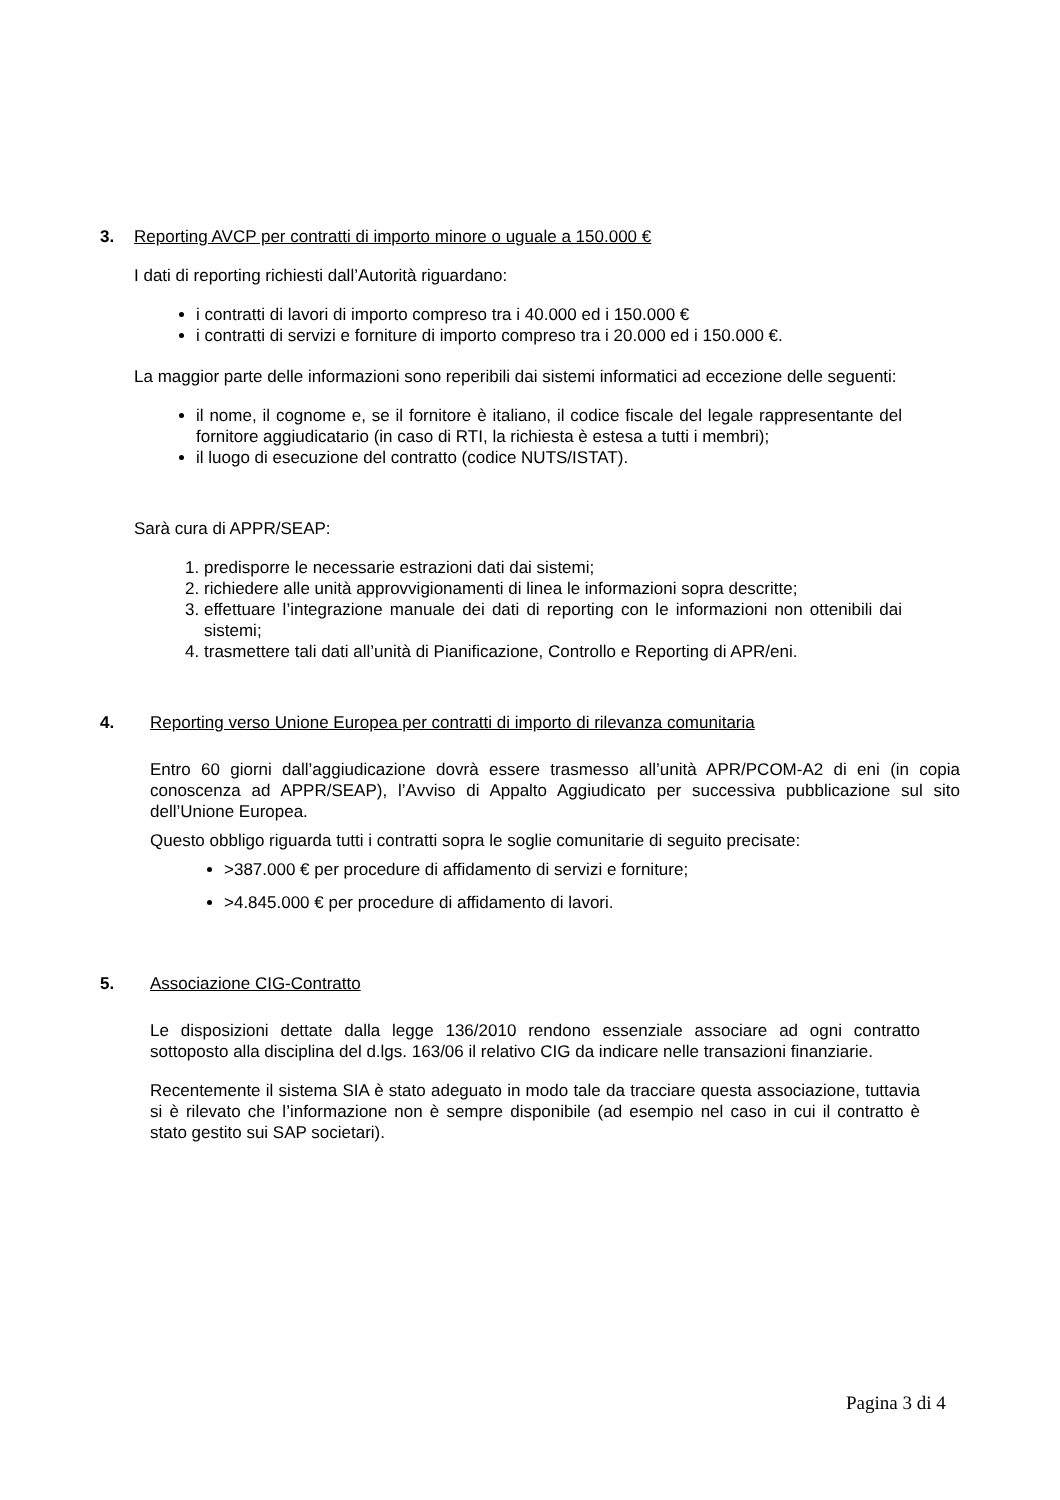3. Reporting AVCP per contratti di importo minore o uguale a 150.000 €
I dati di reporting richiesti dall’Autorità riguardano:
i contratti di lavori di importo compreso tra i 40.000 ed i 150.000 €
i contratti di servizi e forniture di importo compreso tra i 20.000 ed i 150.000 €.
La maggior parte delle informazioni sono reperibili dai sistemi informatici ad eccezione delle seguenti:
il nome, il cognome e, se il fornitore è italiano, il codice fiscale del legale rappresentante del fornitore aggiudicatario (in caso di RTI, la richiesta è estesa a tutti i membri);
il luogo di esecuzione del contratto (codice NUTS/ISTAT).
Sarà cura di APPR/SEAP:
1. predisporre le necessarie estrazioni dati dai sistemi;
2. richiedere alle unità approvvigionamenti di linea le informazioni sopra descritte;
3. effettuare l’integrazione manuale dei dati di reporting con le informazioni non ottenibili dai sistemi;
4. trasmettere tali dati all’unità di Pianificazione, Controllo e Reporting di APR/eni.
4. Reporting verso Unione Europea per contratti di importo di rilevanza comunitaria
Entro 60 giorni dall’aggiudicazione dovrà essere trasmesso all’unità APR/PCOM-A2 di eni (in copia conoscenza ad APPR/SEAP), l’Avviso di Appalto Aggiudicato per successiva pubblicazione sul sito dell’Unione Europea.
Questo obbligo riguarda tutti i contratti sopra le soglie comunitarie di seguito precisate:
>387.000 € per procedure di affidamento di servizi e forniture;
>4.845.000 € per procedure di affidamento di lavori.
5. Associazione CIG-Contratto
Le disposizioni dettate dalla legge 136/2010 rendono essenziale associare ad ogni contratto sottoposto alla disciplina del d.lgs. 163/06 il relativo CIG da indicare nelle transazioni finanziarie.
Recentemente il sistema SIA è stato adeguato in modo tale da tracciare questa associazione, tuttavia si è rilevato che l’informazione non è sempre disponibile (ad esempio nel caso in cui il contratto è stato gestito sui SAP societari).
Pagina 3 di 4